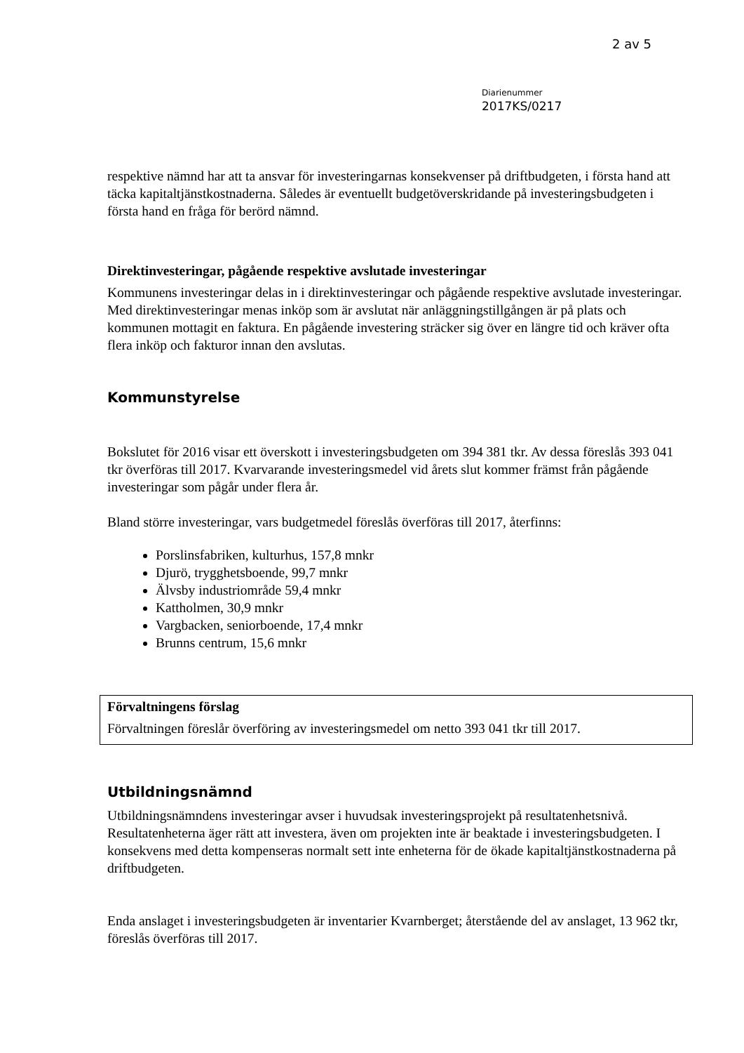2 av 5
Diarienummer
2017KS/0217
respektive nämnd har att ta ansvar för investeringarnas konsekvenser på driftbudgeten, i första hand att täcka kapitaltjänstkostnaderna. Således är eventuellt budgetöverskridande på investeringsbudgeten i första hand en fråga för berörd nämnd.
Direktinvesteringar, pågående respektive avslutade investeringar
Kommunens investeringar delas in i direktinvesteringar och pågående respektive avslutade investeringar. Med direktinvesteringar menas inköp som är avslutat när anläggningstillgången är på plats och kommunen mottagit en faktura. En pågående investering sträcker sig över en längre tid och kräver ofta flera inköp och fakturor innan den avslutas.
Kommunstyrelse
Bokslutet för 2016 visar ett överskott i investeringsbudgeten om 394 381 tkr. Av dessa föreslås 393 041 tkr överföras till 2017. Kvarvarande investeringsmedel vid årets slut kommer främst från pågående investeringar som pågår under flera år.
Bland större investeringar, vars budgetmedel föreslås överföras till 2017, återfinns:
Porslinsfabriken, kulturhus, 157,8 mnkr
Djurö, trygghetsboende, 99,7 mnkr
Älvsby industriområde 59,4 mnkr
Kattholmen, 30,9 mnkr
Vargbacken, seniorboende, 17,4 mnkr
Brunns centrum, 15,6 mnkr
Förvaltningens förslag
Förvaltningen föreslår överföring av investeringsmedel om netto 393 041 tkr till 2017.
Utbildningsnämnd
Utbildningsnämndens investeringar avser i huvudsak investeringsprojekt på resultatenhetsnivå. Resultatenheterna äger rätt att investera, även om projekten inte är beaktade i investeringsbudgeten. I konsekvens med detta kompenseras normalt sett inte enheterna för de ökade kapitaltjänstkostnaderna på driftbudgeten.
Enda anslaget i investeringsbudgeten är inventarier Kvarnberget; återstående del av anslaget, 13 962 tkr, föreslås överföras till 2017.